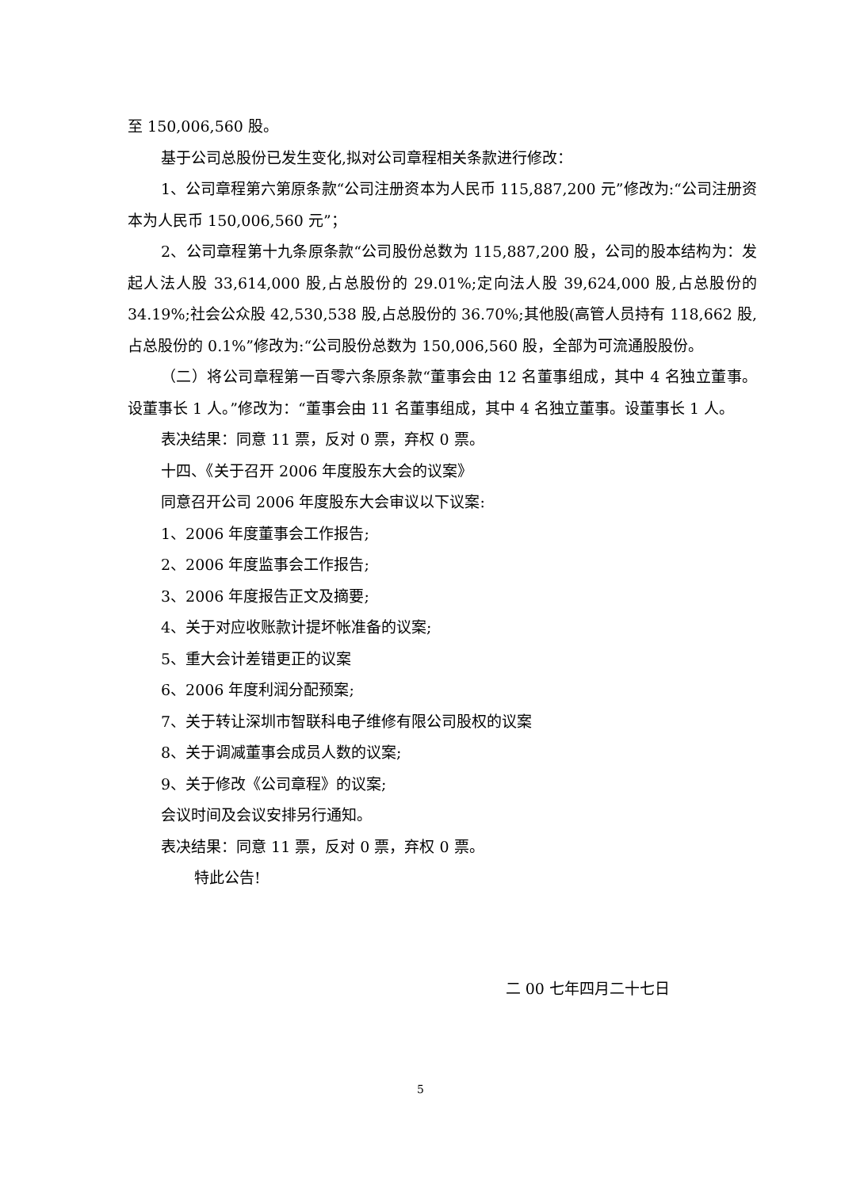至 150,006,560 股。
基于公司总股份已发生变化,拟对公司章程相关条款进行修改：
1、公司章程第六第原条款“公司注册资本为人民币 115,887,200 元”修改为:“公司注册资本为人民币 150,006,560 元”；
2、公司章程第十九条原条款“公司股份总数为 115,887,200 股，公司的股本结构为：发起人法人股 33,614,000 股,占总股份的 29.01%;定向法人股 39,624,000 股,占总股份的 34.19%;社会公众股 42,530,538 股,占总股份的 36.70%;其他股(高管人员持有 118,662 股,占总股份的 0.1%”修改为:“公司股份总数为 150,006,560 股，全部为可流通股股份。
（二）将公司章程第一百零六条原条款“董事会由 12 名董事组成，其中 4 名独立董事。设董事长 1 人。”修改为：“董事会由 11 名董事组成，其中 4 名独立董事。设董事长 1 人。
表决结果：同意 11 票，反对 0 票，弃权 0 票。
十四、《关于召开 2006 年度股东大会的议案》
同意召开公司 2006 年度股东大会审议以下议案:
1、2006 年度董事会工作报告;
2、2006 年度监事会工作报告;
3、2006 年度报告正文及摘要;
4、关于对应收账款计提坏帐准备的议案;
5、重大会计差错更正的议案
6、2006 年度利润分配预案;
7、关于转让深圳市智联科电子维修有限公司股权的议案
8、关于调减董事会成员人数的议案;
9、关于修改《公司章程》的议案;
会议时间及会议安排另行通知。
表决结果：同意 11 票，反对 0 票，弃权 0 票。
特此公告!
二 00 七年四月二十七日
5